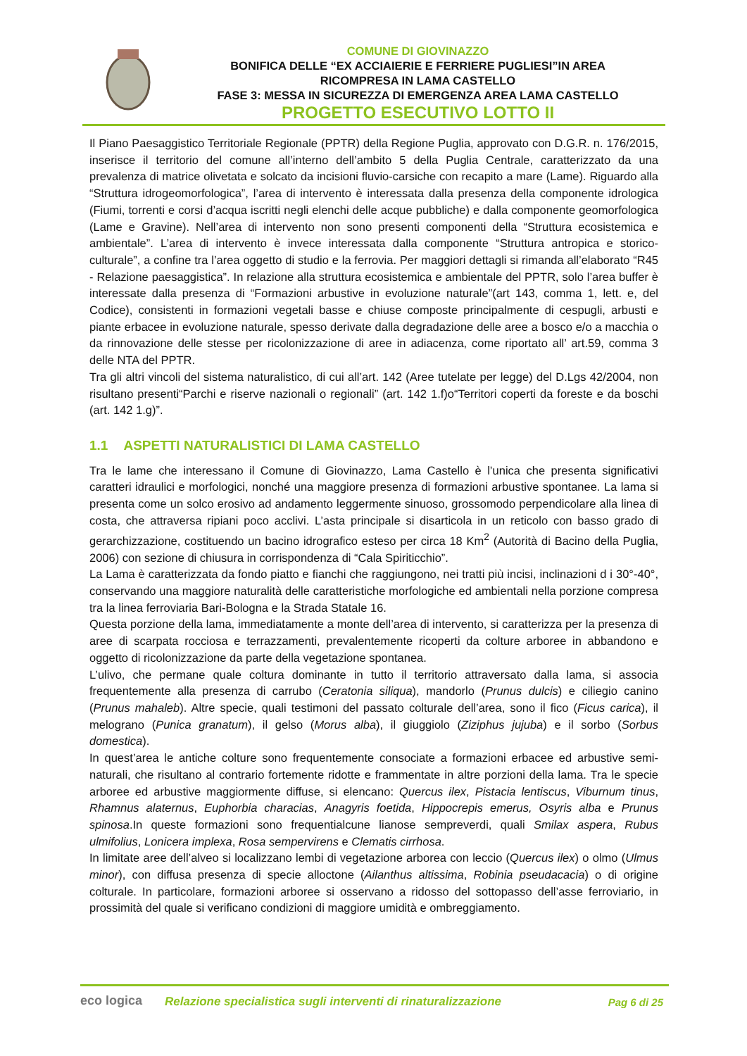COMUNE DI GIOVINAZZO
BONIFICA DELLE “EX ACCIAIERIE E FERRIERE PUGLIESI”IN AREA
RICOMPRESA IN LAMA CASTELLO
FASE 3: MESSA IN SICUREZZA DI EMERGENZA AREA LAMA CASTELLO
PROGETTO ESECUTIVO LOTTO II
Il Piano Paesaggistico Territoriale Regionale (PPTR) della Regione Puglia, approvato con D.G.R. n. 176/2015, inserisce il territorio del comune all’interno dell’ambito 5 della Puglia Centrale, caratterizzato da una prevalenza di matrice olivetata e solcato da incisioni fluvio-carsiche con recapito a mare (Lame). Riguardo alla “Struttura idrogeomorfologica”, l’area di intervento è interessata dalla presenza della componente idrologica (Fiumi, torrenti e corsi d’acqua iscritti negli elenchi delle acque pubbliche) e dalla componente geomorfologica (Lame e Gravine). Nell’area di intervento non sono presenti componenti della “Struttura ecosistemica e ambientale”. L’area di intervento è invece interessata dalla componente “Struttura antropica e storico-culturale”, a confine tra l’area oggetto di studio e la ferrovia. Per maggiori dettagli si rimanda all’elaborato “R45 - Relazione paesaggistica”. In relazione alla struttura ecosistemica e ambientale del PPTR, solo l’area buffer è interessate dalla presenza di “Formazioni arbustive in evoluzione naturale”(art 143, comma 1, lett. e, del Codice), consistenti in formazioni vegetali basse e chiuse composte principalmente di cespugli, arbusti e piante erbacee in evoluzione naturale, spesso derivate dalla degradazione delle aree a bosco e/o a macchia o da rinnovazione delle stesse per ricolonizzazione di aree in adiacenza, come riportato all’ art.59, comma 3 delle NTA del PPTR.
Tra gli altri vincoli del sistema naturalistico, di cui all’art. 142 (Aree tutelate per legge) del D.Lgs 42/2004, non risultano presenti“Parchi e riserve nazionali o regionali” (art. 142 1.f)o“Territori coperti da foreste e da boschi (art. 142 1.g)”.
1.1 ASPETTI NATURALISTICI DI LAMA CASTELLO
Tra le lame che interessano il Comune di Giovinazzo, Lama Castello è l’unica che presenta significativi caratteri idraulici e morfologici, nonché una maggiore presenza di formazioni arbustive spontanee. La lama si presenta come un solco erosivo ad andamento leggermente sinuoso, grossomodo perpendicolare alla linea di costa, che attraversa ripiani poco acclivi. L’asta principale si disarticola in un reticolo con basso grado di gerarchizzazione, costituendo un bacino idrografico esteso per circa 18 Km<sup>2</sup> (Autorità di Bacino della Puglia, 2006) con sezione di chiusura in corrispondenza di “Cala Spiriticchio”.
La Lama è caratterizzata da fondo piatto e fianchi che raggiungono, nei tratti più incisi, inclinazioni d i 30°-40°, conservando una maggiore naturalità delle caratteristiche morfologiche ed ambientali nella porzione compresa tra la linea ferroviaria Bari-Bologna e la Strada Statale 16.
Questa porzione della lama, immediatamente a monte dell’area di intervento, si caratterizza per la presenza di aree di scarpata rocciosa e terrazzamenti, prevalentemente ricoperti da colture arboree in abbandono e oggetto di ricolonizzazione da parte della vegetazione spontanea.
L’ulivo, che permane quale coltura dominante in tutto il territorio attraversato dalla lama, si associa frequentemente alla presenza di carrubo (Ceratonia siliqua), mandorlo (Prunus dulcis) e ciliegio canino (Prunus mahaleb). Altre specie, quali testimoni del passato colturale dell’area, sono il fico (Ficus carica), il melograno (Punica granatum), il gelso (Morus alba), il giuggiolo (Ziziphus jujuba) e il sorbo (Sorbus domestica).
In quest’area le antiche colture sono frequentemente consociate a formazioni erbacee ed arbustive semi-naturali, che risultano al contrario fortemente ridotte e frammentate in altre porzioni della lama. Tra le specie arboree ed arbustive maggiormente diffuse, si elencano: Quercus ilex, Pistacia lentiscus, Viburnum tinus, Rhamnus alaternus, Euphorbia characias, Anagyris foetida, Hippocrepis emerus, Osyris alba e Prunus spinosa.In queste formazioni sono frequentialcune lianose sempreverdi, quali Smilax aspera, Rubus ulmifolius, Lonicera implexa, Rosa sempervirens e Clematis cirrhosa.
In limitate aree dell’alveo si localizzano lembi di vegetazione arborea con leccio (Quercus ilex) o olmo (Ulmus minor), con diffusa presenza di specie alloctone (Ailanthus altissima, Robinia pseudacacia) o di origine colturale. In particolare, formazioni arboree si osservano a ridosso del sottopasso dell’asse ferroviario, in prossimità del quale si verificano condizioni di maggiore umidità e ombreggiamento.
eco logica
Relazione specialistica sugli interventi di rinaturalizzazione
Pag 6 di 25